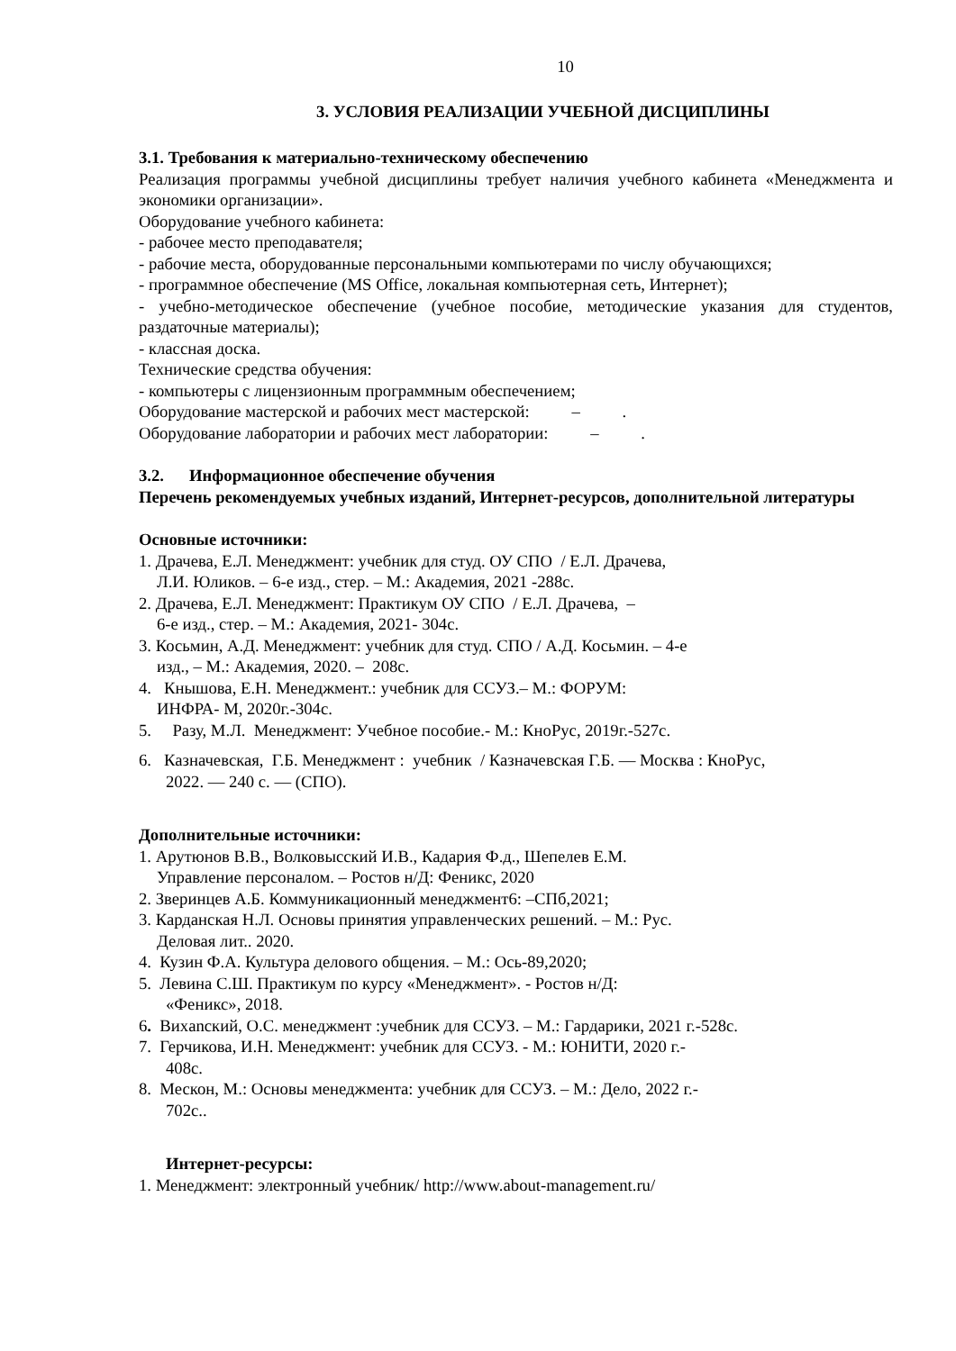10
3. УСЛОВИЯ РЕАЛИЗАЦИИ УЧЕБНОЙ ДИСЦИПЛИНЫ
3.1. Требования к материально-техническому обеспечению
Реализация программы учебной дисциплины требует наличия учебного кабинета «Менеджмента и экономики организации».
Оборудование учебного кабинета:
- рабочее место преподавателя;
- рабочие места, оборудованные персональными компьютерами по числу обучающихся;
- программное обеспечение (MS Office, локальная компьютерная сеть, Интернет);
- учебно-методическое обеспечение (учебное пособие, методические указания для студентов, раздаточные материалы);
- классная доска.
Технические средства обучения:
- компьютеры с лицензионным программным обеспечением;
Оборудование мастерской и рабочих мест мастерской: – .
Оборудование лаборатории и рабочих мест лаборатории: – .
3.2. Информационное обеспечение обучения
Перечень рекомендуемых учебных изданий, Интернет-ресурсов, дополнительной литературы
Основные источники:
1. Драчева, Е.Л. Менеджмент: учебник для студ. ОУ СПО / Е.Л. Драчева,
Л.И. Юликов. – 6-е изд., стер. – М.: Академия, 2021 -288с.
2. Драчева, Е.Л. Менеджмент: Практикум ОУ СПО / Е.Л. Драчева, –
6-е изд., стер. – М.: Академия, 2021- 304с.
3. Косьмин, А.Д. Менеджмент: учебник для студ. СПО / А.Д. Косьмин. – 4-е
изд., – М.: Академия, 2020. – 208с.
4. Кнышова, Е.Н. Менеджмент.: учебник для ССУЗ.– М.: ФОРУМ:
ИНФРА- М, 2020г.-304с.
5. Разу, М.Л. Менеджмент: Учебное пособие.- М.: КноРус, 2019г.-527с.
6. Казначевская, Г.Б. Менеджмент : учебник / Казначевская Г.Б. — Москва : КноРус,
2022. — 240 с. — (СПО).
Дополнительные источники:
1. Арутюнов В.В., Волковысский И.В., Кадария Ф.д., Шепелев Е.М.
Управление персоналом. – Ростов н/Д: Феникс, 2020
2. Зверинцев А.Б. Коммуникационный менеджмент6: –СПб,2021;
3. Карданская Н.Л. Основы принятия управленческих решений. – М.: Рус.
Деловая лит.. 2020.
4. Кузин Ф.А. Культура делового общения. – М.: Ось-89,2020;
5. Левина С.Ш. Практикум по курсу «Менеджмент». - Ростов н/Д:
«Феникс», 2018.
6. Вихanский, О.С. менеджмент :учебник для ССУЗ. – М.: Гардарики, 2021 г.-528с.
7. Герчикова, И.Н. Менеджмент: учебник для ССУЗ. - М.: ЮНИТИ, 2020 г.-
408с.
8. Мескон, М.: Основы менеджмента: учебник для ССУЗ. – М.: Дело, 2022 г.-
702с..
Интернет-ресурсы:
1. Менеджмент: электронный учебник/ http://www.about-management.ru/